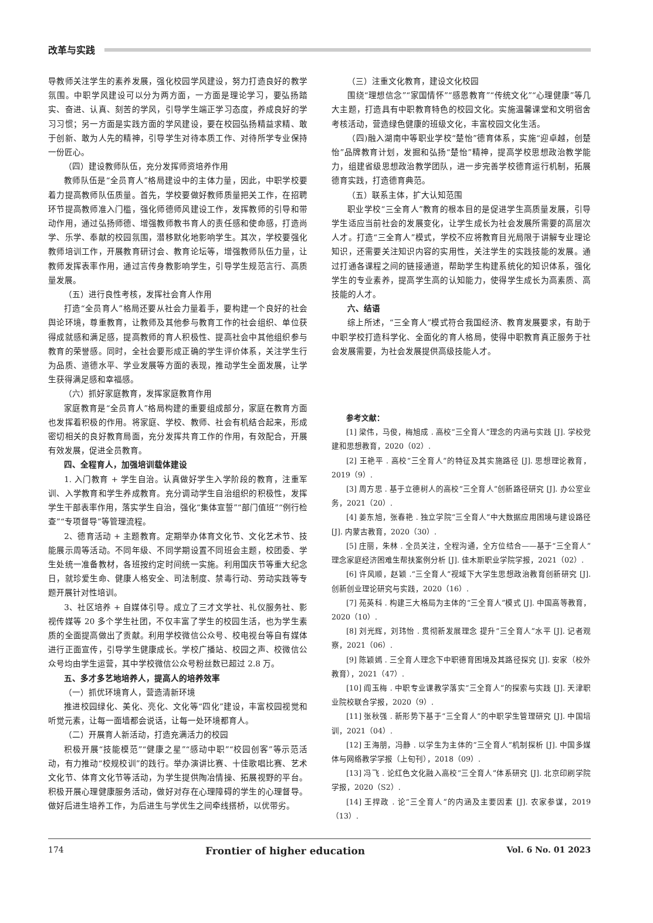改革与实践
导教师关注学生的素养发展，强化校园学风建设，努力打造良好的教学氛围。中职学风建设可以分为两方面，一方面是理论学习，要弘扬踏实、奋进、认真、刻苦的学风，引导学生端正学习态度，养成良好的学习习惯；另一方面是实践方面的学风建设，要在校园弘扬精益求精、敢于创新、敢为人先的精神，引导学生对待本质工作、对待所学专业保持一份匠心。
（四）建设教师队伍，充分发挥师资培养作用
教师队伍是“全员育人”格局建设中的主体力量，因此，中职学校要着力提高教师队伍质量。首先，学校要做好教师质量把关工作，在招聘环节提高教师准入门槛，强化师德师风建设工作，发挥教师的引导和带动作用，通过弘扬师德、增强教师教书育人的责任感和使命感，打造尚学、乐学、奉献的校园氛围，潜移默化地影响学生。其次，学校要强化教师培训工作，开展教育研讨会、教育论坛等，增强教师队伍力量，让教师发挥表率作用，通过言传身教影响学生，引导学生规范言行、高质量发展。
（五）进行良性考核，发挥社会育人作用
打造“全员育人”格局还要从社会力量着手，要构建一个良好的社会舆论环境，尊重教育，让教师及其他参与教育工作的社会组织、单位获得成就感和满足感，提高教师的育人积极性、提高社会中其他组织参与教育的荣誉感。同时，全社会要形成正确的学生评价体系，关注学生行为品质、道德水平、学业发展等方面的表现，推动学生全面发展，让学生获得满足感和幸福感。
（六）抓好家庭教育，发挥家庭教育作用
家庭教育是“全员育人”格局构建的重要组成部分，家庭在教育方面也发挥着积极的作用。将家庭、学校、教师、社会有机结合起来，形成密切相关的良好教育局面，充分发挥共育工作的作用，有效配合，开展有效发展，促进全员教育。
四、全程育人，加强培训载体建设
1. 入门教育 + 学生自治。认真做好学生入学阶段的教育，注重军训、入学教育和学生养成教育。充分调动学生自治组织的积极性，发挥学生干部表率作用，落实学生自治，强化“集体宣誓”“部门值班”“例行检查”“专项督导”等管理流程。
2、德育活动 + 主题教育。定期举办体育文化节、文化艺术节、技能展示周等活动。不同年级、不同学期设置不同班会主题，校团委、学生处统一准备教材，各班按约定时间统一实施。利用国庆节等重大纪念日，就珍爱生命、健康人格安全、司法制度、禁毒行动、劳动实践等专题开展针对性培训。
3、社区培养 + 自媒体引导。成立了三才文学社、礼仪服务社、影视传媒等 20 多个学生社团，不仅丰富了学生的校园生活，也为学生素质的全面提高做出了贡献。利用学校微信公众号、校电视台等自有媒体进行正面宣传，引导学生健康成长。学校广播站、校园之声、校微信公众号均由学生运营，其中学校微信公众号粉丝数已超过 2.8 万。
五、多才多艺地培养人，提高人的培养效率
（一）抓优环境育人，营造清新环境
推进校园绿化、美化、亮化、文化等“四化”建设，丰富校园视觉和听觉元素，让每一面墙都会说话，让每一处环境都育人。
（二）开展育人新活动，打造充满活力的校园
积极开展“技能模范”“健康之星”“感动中职”“校园创客”等示范活动，有力推动“校规校训”的践行。举办演讲比赛、十佳歌唱比赛、艺术文化节、体育文化节等活动，为学生提供陶冶情操、拓展视野的平台。积极开展心理健康服务活动，做好对存在心理障碍的学生的心理督导。做好后进生培养工作，为后进生与学优生之间牵线搭桥，以优带劣。
（三）注重文化教育，建设文化校园
围绕“理想信念”“家国情怀”“感恩教育”“传统文化”“心理健康”等几大主题，打造具有中职教育特色的校园文化。实施温馨课堂和文明宿舍考核活动，营造绿色健康的班级文化，丰富校园文化生活。
（四)融入湖南中等职业学校“楚怡”德育体系，实施“迎卓越，创楚怡”品牌教育计划，发掘和弘扬“楚怡”精神，提高学校思想政治教学能力，组建省级思想政治教学团队，进一步完善学校德育运行机制，拓展德育实践，打造德育典范。
（五）联系主体，扩大认知范围
职业学校“三全育人”教育的根本目的是促进学生高质量发展，引导学生适应当前社会的发展变化，让学生成长为社会发展所需要的高层次人才。打造“三全育人”模式，学校不应将教育目光局限于讲解专业理论知识，还需要关注知识内容的实用性，关注学生的实践技能的发展。通过打通各课程之间的链接通道，帮助学生构建系统化的知识体系，强化学生的专业素养，提高学生高的认知能力，使得学生成长为高素质、高技能的人才。
六、结语
综上所述，“三全育人”模式符合我国经济、教育发展要求，有助于中职学校打造科学化、全面化的育人格局，使得中职教育真正服务于社会发展需要，为社会发展提供高级技能人才。
参考文献：
[1] 梁伟，马俊，梅旭成 . 高校“三全育人”理念的内涵与实践 [J]. 学校党建和思想教育，2020（02）.
[2] 王艳平 . 高校“三全育人”的特征及其实施路径 [J]. 思想理论教育，2019（9）.
[3] 周方思 . 基于立德树人的高校“三全育人”创新路径研究 [J]. 办公室业务，2021（20）.
[4] 姜东旭，张春艳 . 独立学院“三全育人”中大数据应用困境与建设路径 [J]. 内蒙古教育，2020（30）.
[5] 庄丽，朱林 . 全员关注，全程沟通，全方位结合——基于“三全育人”理念家庭经济困难生帮扶案例分析 [J]. 佳木斯职业学院学报，2021（02）.
[6] 许风顺，赵颖 .“三全育人”视域下大学生思想政治教育创新研究 [J]. 创新创业理论研究与实践，2020（16）.
[7] 苑英科 . 构建三大格局为主体的“三全育人”模式 [J]. 中国高等教育，2020（10）.
[8] 刘光辉，刘玮怡 . 贯彻新发展理念 提升“三全育人”水平 [J]. 记者观察，2021（06）.
[9] 陈颖嫣 . 三全育人理念下中职德育困境及其路径探究 [J]. 安家（校外教育），2021（47）.
[10] 阎玉梅 . 中职专业课教学落实“三全育人”的探索与实践 [J]. 天津职业院校联合学报，2020（9）.
[11] 张秋强 . 新形势下基于“三全育人”的中职学生管理研究 [J]. 中国培训，2021（04）.
[12] 王海朋，冯静 . 以学生为主体的“三全育人”机制探析 [J]. 中国多媒体与网络教学学报（上旬刊），2018（09）.
[13] 冯飞 . 论红色文化融入高校“三全育人”体系研究 [J]. 北京印刷学院学报，2020（S2）.
[14] 王捍政 . 论“三全育人”的内涵及主要因素 [J]. 农家参谋，2019（13）.
174 Frontier of higher education Vol. 6 No. 01 2023